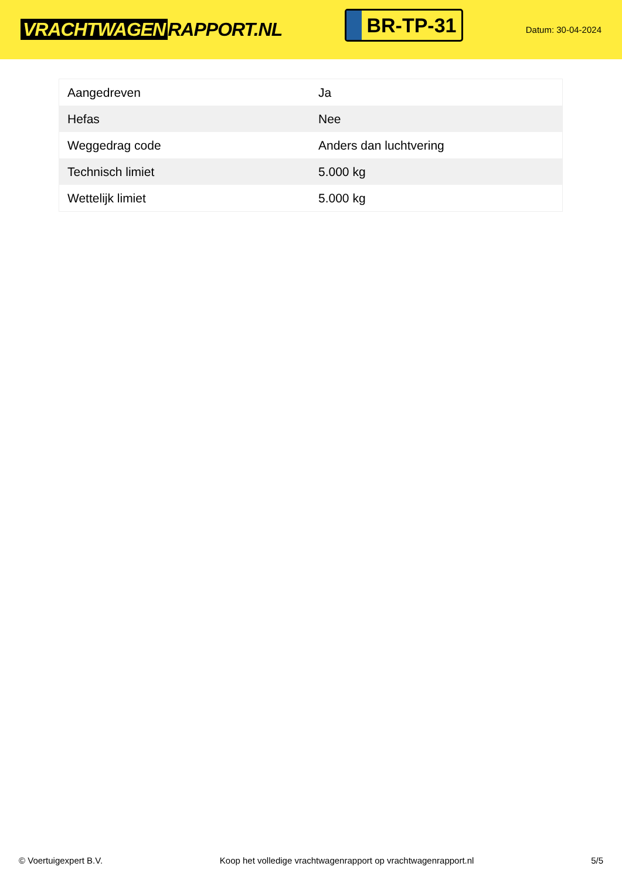VRACHTWAGEN RAPPORT.NL
BR-TP-31
Datum: 30-04-2024
| Aangedreven | Ja |
| Hefas | Nee |
| Weggedrag code | Anders dan luchtvering |
| Technisch limiet | 5.000 kg |
| Wettelijk limiet | 5.000 kg |
© Voertuigexpert B.V. Koop het volledige vrachtwagenrapport op vrachtwagenrapport.nl 5/5